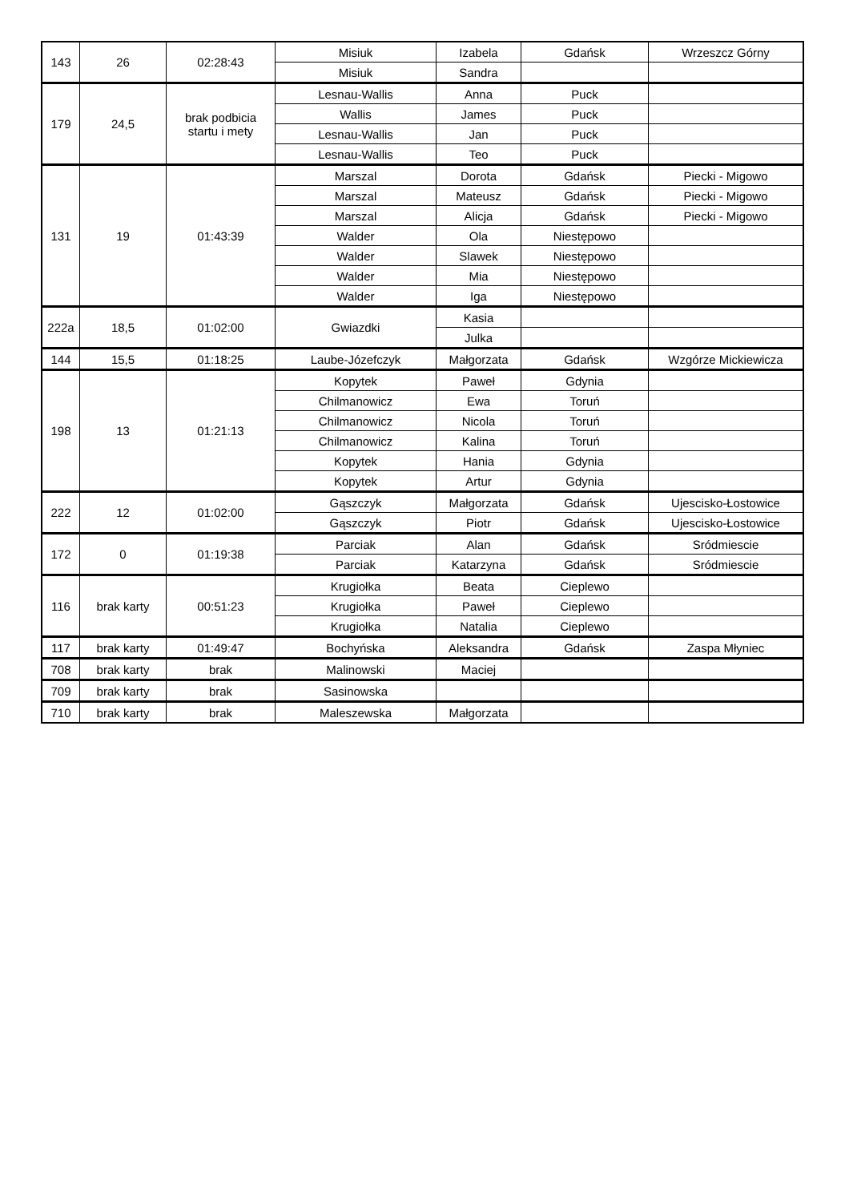| 143 | 26 | 02:28:43 | Misiuk | Izabela | Gdańsk | Wrzeszcz Górny |
| | | | Misiuk | Sandra | | |
| 179 | 24,5 | brak podbicia startu i mety | Lesnau-Wallis | Anna | Puck | |
| | | | Wallis | James | Puck | |
| | | | Lesnau-Wallis | Jan | Puck | |
| | | | Lesnau-Wallis | Teo | Puck | |
| 131 | 19 | 01:43:39 | Marszal | Dorota | Gdańsk | Piecki - Migowo |
| | | | Marszal | Mateusz | Gdańsk | Piecki - Migowo |
| | | | Marszal | Alicja | Gdańsk | Piecki - Migowo |
| | | | Walder | Ola | Niestępowo | |
| | | | Walder | Slawek | Niestępowo | |
| | | | Walder | Mia | Niestępowo | |
| | | | Walder | Iga | Niestępowo | |
| 222a | 18,5 | 01:02:00 | Gwiazdki | Kasia | | |
| | | | | Julka | | |
| 144 | 15,5 | 01:18:25 | Laube-Józefczyk | Małgorzata | Gdańsk | Wzgórze Mickiewicza |
| 198 | 13 | 01:21:13 | Kopytek | Paweł | Gdynia | |
| | | | Chilmanowicz | Ewa | Toruń | |
| | | | Chilmanowicz | Nicola | Toruń | |
| | | | Chilmanowicz | Kalina | Toruń | |
| | | | Kopytek | Hania | Gdynia | |
| | | | Kopytek | Artur | Gdynia | |
| 222 | 12 | 01:02:00 | Gąszczyk | Małgorzata | Gdańsk | Ujescisko-Łostowice |
| | | | Gąszczyk | Piotr | Gdańsk | Ujescisko-Łostowice |
| 172 | 0 | 01:19:38 | Parciak | Alan | Gdańsk | Sródmiescie |
| | | | Parciak | Katarzyna | Gdańsk | Sródmiescie |
| 116 | brak karty | 00:51:23 | Krugiołka | Beata | Cieplewo | |
| | | | Krugiołka | Paweł | Cieplewo | |
| | | | Krugiołka | Natalia | Cieplewo | |
| 117 | brak karty | 01:49:47 | Bochyńska | Aleksandra | Gdańsk | Zaspa Młyniec |
| 708 | brak karty | brak | Malinowski | Maciej | | |
| 709 | brak karty | brak | Sasinowska | | | |
| 710 | brak karty | brak | Maleszewska | Małgorzata | | |